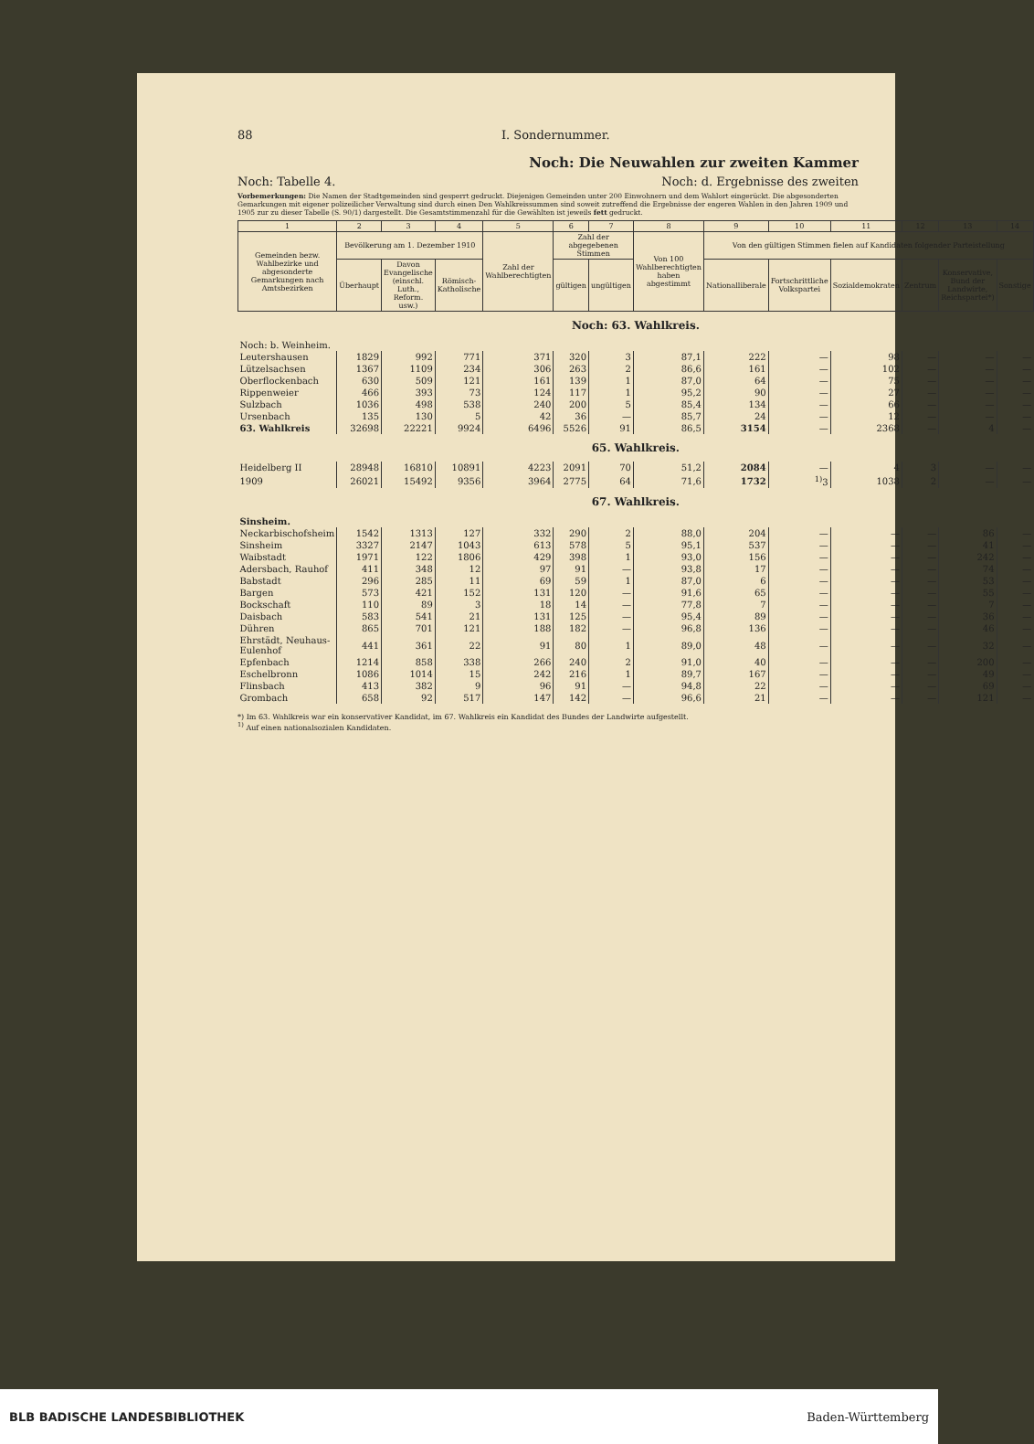88 I. Sondernummer.
Noch: Die Neuwahlen zur zweiten Kammer
Noch: Tabelle 4. Noch: d. Ergebnisse des zweiten
Vorbemerkungen: Die Namen der Stadtgemeinden sind gesperrt gedruckt. Diejenigen Gemeinden unter 200 Einwohnern und dem Wahlort eingerückt. Die abgesonderten Gemarkungen mit eigener polizeilicher Verwaltung sind durch einen Den Wahlkreissummen sind soweit zutreffend die Ergebnisse der engeren Wahlen in den Jahren 1909 und 1905 zur zu dieser Tabelle (S. 90/1) dargestellt. Die Gesamtstimmenzahl für die Gewählten ist jeweils fett gedruckt.
| 1 | 2 | 3 | 4 | 5 | 6 | 7 | 8 | 9 | 10 | 11 | 12 | 13 | 14 |
| --- | --- | --- | --- | --- | --- | --- | --- | --- | --- | --- | --- | --- | --- |
| Gemeinden bezw. Wahlbezirke und abgesonderte Gemarkungen nach Amtsbezirken | Bevölkerung am 1. Dezember 1910 | | | Zahl der Wahlberechtigten | Zahl der abgegebenen Stimmen | | Von 100 Wahlberechtigten haben abgestimmt | Von den gültigen Stimmen fielen auf Kandidaten folgender Parteistellung | | | | | |
| | Überhaupt | Davon Evangelische (einschl. Luth., Reform. usw.) | Römisch-Katholische | | gültigen | ungültigen | | Nationalliberale | Fortschrittliche Volkspartei | Sozialdemokraten | Zentrum | Konservative, Bund der Landwirte, Reichspartei*) | Sonstige |
| Noch: 63. Wahlkreis. | | | | | | | | | | | | | |
| Noch: b. Weinheim. | | | | | | | | | | | | | |
| Leutershausen | 1829 | 992 | 771 | 371 | 320 | 3 | 87,1 | 222 | — | 98 | — | — | — |
| Lützelsachsen | 1367 | 1109 | 234 | 306 | 263 | 2 | 86,6 | 161 | — | 102 | — | — | — |
| Oberflockenbach | 630 | 509 | 121 | 161 | 139 | 1 | 87,0 | 64 | — | 75 | — | — | — |
| Rippenweier | 466 | 393 | 73 | 124 | 117 | 1 | 95,2 | 90 | — | 27 | — | — | — |
| Sulzbach | 1036 | 498 | 538 | 240 | 200 | 5 | 85,4 | 134 | — | 66 | — | — | — |
| Ursenbach | 135 | 130 | 5 | 42 | 36 | — | 85,7 | 24 | — | 12 | — | — | — |
| 63. Wahlkreis | 32698 | 22221 | 9924 | 6496 | 5526 | 91 | 86,5 | 3154 | — | 2368 | — | 4 | — |
| 65. Wahlkreis. | | | | | | | | | | | | | |
| Heidelberg II | 28948 | 16810 | 10891 | 4223 | 2091 | 70 | 51,2 | 2084 | — | 4 | 3 | — | — |
| 1909 | 26021 | 15492 | 9356 | 3964 | 2775 | 64 | 71,6 | 1732 | <sup>1)</sup> 3 | 1038 | 2 | — | — |
| 67. Wahlkreis. | | | | | | | | | | | | | |
| Sinsheim. | | | | | | | | | | | | | |
| Neckarbischofsheim | 1542 | 1313 | 127 | 332 | 290 | 2 | 88,0 | 204 | — | — | — | 86 | — |
| Sinsheim | 3327 | 2147 | 1043 | 613 | 578 | 5 | 95,1 | 537 | — | — | — | 41 | — |
| Waibstadt | 1971 | 122 | 1806 | 429 | 398 | 1 | 93,0 | 156 | — | — | — | 242 | — |
| Adersbach, Rauhof | 411 | 348 | 12 | 97 | 91 | — | 93,8 | 17 | — | — | — | 74 | — |
| Babstadt | 296 | 285 | 11 | 69 | 59 | 1 | 87,0 | 6 | — | — | — | 53 | — |
| Bargen | 573 | 421 | 152 | 131 | 120 | — | 91,6 | 65 | — | — | — | 55 | — |
| Bockschaft | 110 | 89 | 3 | 18 | 14 | — | 77,8 | 7 | — | — | — | 7 | — |
| Daisbach | 583 | 541 | 21 | 131 | 125 | — | 95,4 | 89 | — | — | — | 36 | — |
| Dühren | 865 | 701 | 121 | 188 | 182 | — | 96,8 | 136 | — | — | — | 46 | — |
| Ehrstädt, Neuhaus-Eulenhof | 441 | 361 | 22 | 91 | 80 | 1 | 89,0 | 48 | — | — | — | 32 | — |
| Epfenbach | 1214 | 858 | 338 | 266 | 240 | 2 | 91,0 | 40 | — | — | — | 200 | — |
| Eschelbronn | 1086 | 1014 | 15 | 242 | 216 | 1 | 89,7 | 167 | — | — | — | 49 | — |
| Flinsbach | 413 | 382 | 9 | 96 | 91 | — | 94,8 | 22 | — | — | — | 69 | — |
| Grombach | 658 | 92 | 517 | 147 | 142 | — | 96,6 | 21 | — | — | — | 121 | — |
*) Im 63. Wahlkreis war ein konservativer Kandidat, im 67. Wahlkreis ein Kandidat des Bundes der Landwirte aufgestellt.
<sup>1)</sup> Auf einen nationalsozialen Kandidaten.
BLB BADISCHE LANDESBIBLIOTHEK Baden-Württemberg